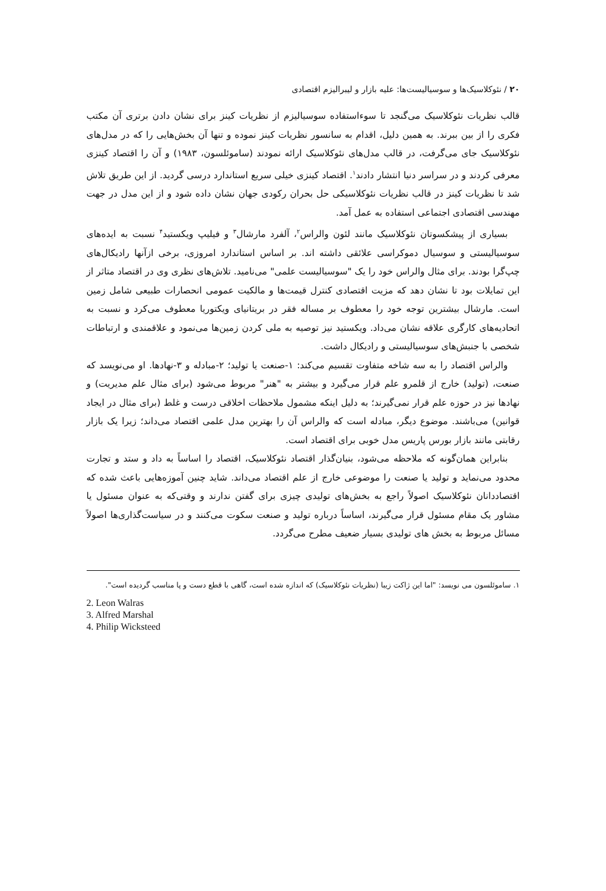۲۰ / نئوکلاسیک‌ها و سوسیالیست‌ها: علیه بازار و لیبرالیزم اقتصادی
قالب نظریات نئوکلاسیک می‌گنجد تا سوءاستفاده سوسیالیزم از نظریات کینز برای نشان دادن برتری آن مکتب فکری را از بین ببرند. به همین دلیل، اقدام به سانسور نظریات کینز نموده و تنها آن بخش‌هایی را که در مدل‌های نئوکلاسیک جای می‌گرفت، در قالب مدل‌های نئوکلاسیک ارائه نمودند (ساموئلسون، ۱۹۸۳) و آن را اقتصاد کینزی معرفی کردند و در سراسر دنیا انتشار دادند<sup>۱</sup>. اقتصاد کینزی خیلی سریع استاندارد درسی گردید. از این طریق تلاش شد تا نظریات کینز در قالب نظریات نئوکلاسیکی حل بحران رکودی جهان نشان داده شود و از این مدل در جهت مهندسی اقتصادی اجتماعی استفاده به عمل آمد.
بسیاری از پیشکسوتان نئوکلاسیک مانند لئون والراس<sup>۲</sup>، آلفرد مارشال<sup>۳</sup> و فیلیپ ویکستید<sup>۴</sup> نسبت به ایده‌های سوسیالیستی و سوسیال دموکراسی علائقی داشته اند. بر اساس استاندارد امروزی، برخی ازآنها رادیکال‌های چپ‌گرا بودند. برای مثال والراس خود را یک "سوسیالیست علمی" می‌نامید. تلاش‌های نظری وی در اقتصاد متاثر از این تمایلات بود تا نشان دهد که مزیت اقتصادی کنترل قیمت‌ها و مالکیت عمومی انحصارات طبیعی شامل زمین است. مارشال بیشترین توجه خود را معطوف بر مساله فقر در بریتانیای ویکتوریا معطوف می‌کرد و نسبت به اتحادیه‌های کارگری علاقه نشان می‌داد. ویکستید نیز توصیه به ملی کردن زمین‌ها می‌نمود و علاقمندی و ارتباطات شخصی با جنبش‌های سوسیالیستی و رادیکال داشت.
والراس اقتصاد را به سه شاخه متفاوت تقسیم می‌کند: ۱-صنعت یا تولید؛ ۲-مبادله و ۳-نهادها. او می‌نویسد که صنعت، (تولید) خارج از قلمرو علم قرار می‌گیرد و بیشتر به "هنر" مربوط می‌شود (برای مثال علم مدیریت) و نهادها نیز در حوزه علم قرار نمی‌گیرند؛ به دلیل اینکه مشمول ملاحظات اخلاقی درست و غلط (برای مثال در ایجاد قوانین) می‌باشند. موضوع دیگر، مبادله است که والراس آن را بهترین مدل علمی اقتصاد می‌داند؛ زیرا یک بازار رقابتی مانند بازار بورس پاریس مدل خوبی برای اقتصاد است.
بنابراین همان‌گونه که ملاحظه می‌شود، بنیان‌گذار اقتصاد نئوکلاسیک، اقتصاد را اساساً به داد و ستد و تجارت محدود می‌نماید و تولید یا صنعت را موضوعی خارج از علم اقتصاد می‌داند. شاید چنین آموزه‌هایی باعث شده که اقتصاددانان نئوکلاسیک اصولاً راجع به بخش‌های تولیدی چیزی برای گفتن ندارند و وقتی‌که به عنوان مسئول یا مشاور یک مقام مسئول قرار می‌گیرند، اساساً درباره تولید و صنعت سکوت می‌کنند و در سیاست‌گذاری‌ها اصولاً مسائل مربوط به بخش های تولیدی بسیار ضعیف مطرح می‌گردد.
۱. ساموئلسون می نویسد: "اما این ژاکت زیبا (نظریات نئوکلاسیک) که اندازه شده است، گاهی با قطع دست و پا مناسب گردیده است".
2. Leon Walras
3. Alfred Marshal
4. Philip Wicksteed